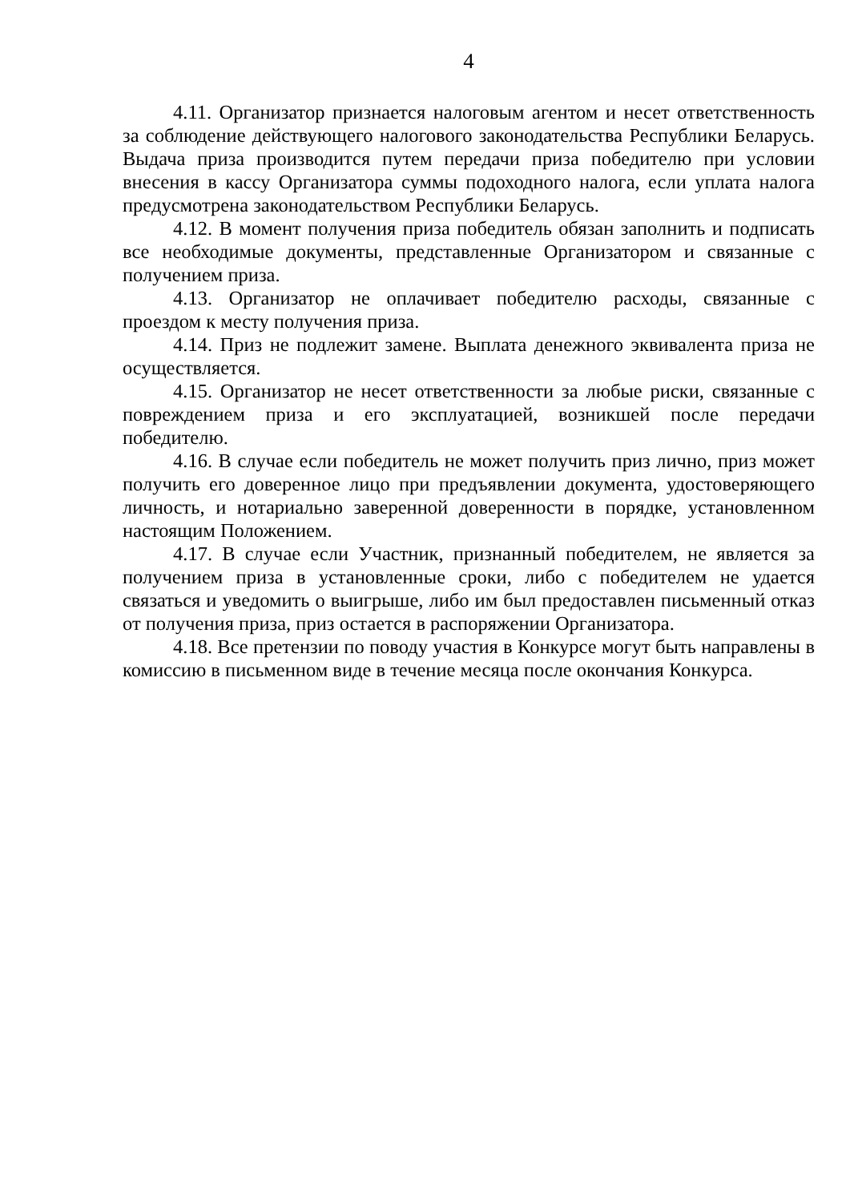4
4.11. Организатор признается налоговым агентом и несет ответственность за соблюдение действующего налогового законодательства Республики Беларусь. Выдача приза производится путем передачи приза победителю при условии внесения в кассу Организатора суммы подоходного налога, если уплата налога предусмотрена законодательством Республики Беларусь.
4.12. В момент получения приза победитель обязан заполнить и подписать все необходимые документы, представленные Организатором и связанные с получением приза.
4.13. Организатор не оплачивает победителю расходы, связанные с проездом к месту получения приза.
4.14. Приз не подлежит замене. Выплата денежного эквивалента приза не осуществляется.
4.15. Организатор не несет ответственности за любые риски, связанные с повреждением приза и его эксплуатацией, возникшей после передачи победителю.
4.16. В случае если победитель не может получить приз лично, приз может получить его доверенное лицо при предъявлении документа, удостоверяющего личность, и нотариально заверенной доверенности в порядке, установленном настоящим Положением.
4.17. В случае если Участник, признанный победителем, не является за получением приза в установленные сроки, либо с победителем не удается связаться и уведомить о выигрыше, либо им был предоставлен письменный отказ от получения приза, приз остается в распоряжении Организатора.
4.18. Все претензии по поводу участия в Конкурсе могут быть направлены в комиссию в письменном виде в течение месяца после окончания Конкурса.